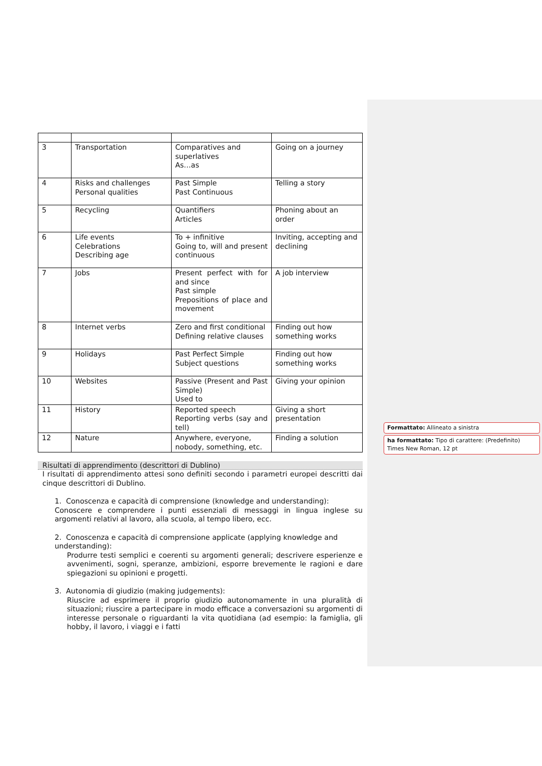| 3 | Transportation | Comparatives and superlatives As…as | Going on a journey |
| 4 | Risks and challenges Personal qualities | Past Simple Past Continuous | Telling a story |
| 5 | Recycling | Quantifiers Articles | Phoning about an order |
| 6 | Life events Celebrations Describing age | To + infinitive Going to, will and present continuous | Inviting, accepting and declining |
| 7 | Jobs | Present perfect with for and since Past simple Prepositions of place and movement | A job interview |
| 8 | Internet verbs | Zero and first conditional Defining relative clauses | Finding out how something works |
| 9 | Holidays | Past Perfect Simple Subject questions | Finding out how something works |
| 10 | Websites | Passive (Present and Past Simple) Used to | Giving your opinion |
| 11 | History | Reported speech Reporting verbs (say and tell) | Giving a short presentation |
| 12 | Nature | Anywhere, everyone, nobody, something, etc. | Finding a solution |
Risultati di apprendimento (descrittori di Dublino)
I risultati di apprendimento attesi sono definiti secondo i parametri europei descritti dai cinque descrittori di Dublino.
1. Conoscenza e capacità di comprensione (knowledge and understanding):
Conoscere e comprendere i punti essenziali di messaggi in lingua inglese su argomenti relativi al lavoro, alla scuola, al tempo libero, ecc.
2. Conoscenza e capacità di comprensione applicate (applying knowledge and understanding):
Produrre testi semplici e coerenti su argomenti generali; descrivere esperienze e avvenimenti, sogni, speranze, ambizioni, esporre brevemente le ragioni e dare spiegazioni su opinioni e progetti.
3. Autonomia di giudizio (making judgements):
Riuscire ad esprimere il proprio giudizio autonomamente in una pluralità di situazioni; riuscire a partecipare in modo efficace a conversazioni su argomenti di interesse personale o riguardanti la vita quotidiana (ad esempio: la famiglia, gli hobby, il lavoro, i viaggi e i fatti
Formattato: Allineato a sinistra
ha formattato: Tipo di carattere: (Predefinito) Times New Roman, 12 pt